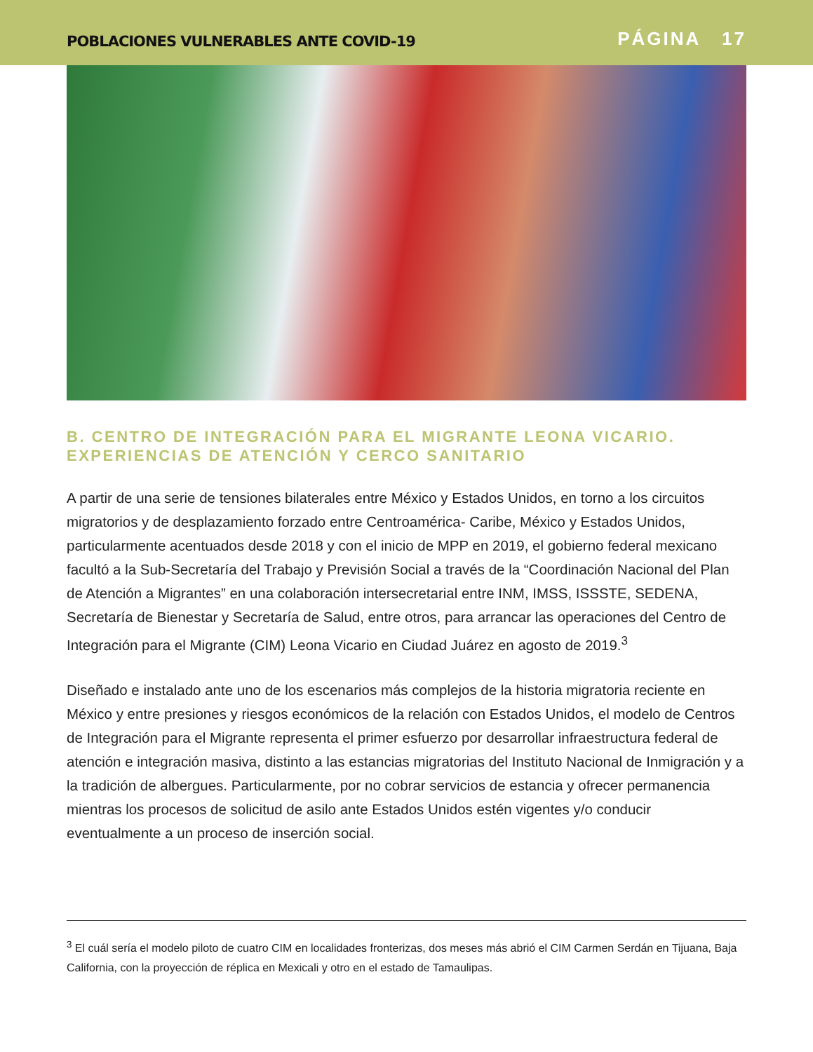POBLACIONES VULNERABLES ANTE COVID-19 PÁGINA 17
B. CENTRO DE INTEGRACIÓN PARA EL MIGRANTE LEONA VICARIO. EXPERIENCIAS DE ATENCIÓN Y CERCO SANITARIO
A partir de una serie de tensiones bilaterales entre México y Estados Unidos, en torno a los circuitos migratorios y de desplazamiento forzado entre Centroamérica- Caribe, México y Estados Unidos, particularmente acentuados desde 2018 y con el inicio de MPP en 2019, el gobierno federal mexicano facultó a la Sub-Secretaría del Trabajo y Previsión Social a través de la “Coordinación Nacional del Plan de Atención a Migrantes” en una colaboración intersecretarial entre INM, IMSS, ISSSTE, SEDENA, Secretaría de Bienestar y Secretaría de Salud, entre otros, para arrancar las operaciones del Centro de Integración para el Migrante (CIM) Leona Vicario en Ciudad Juárez en agosto de 2019.<sup>3</sup>
Diseñado e instalado ante uno de los escenarios más complejos de la historia migratoria reciente en México y entre presiones y riesgos económicos de la relación con Estados Unidos, el modelo de Centros de Integración para el Migrante representa el primer esfuerzo por desarrollar infraestructura federal de atención e integración masiva, distinto a las estancias migratorias del Instituto Nacional de Inmigración y a la tradición de albergues. Particularmente, por no cobrar servicios de estancia y ofrecer permanencia mientras los procesos de solicitud de asilo ante Estados Unidos estén vigentes y/o conducir eventualmente a un proceso de inserción social.
<sup>3</sup> El cuál sería el modelo piloto de cuatro CIM en localidades fronterizas, dos meses más abrió el CIM Carmen Serdán en Tijuana, Baja California, con la proyección de réplica en Mexicali y otro en el estado de Tamaulipas.